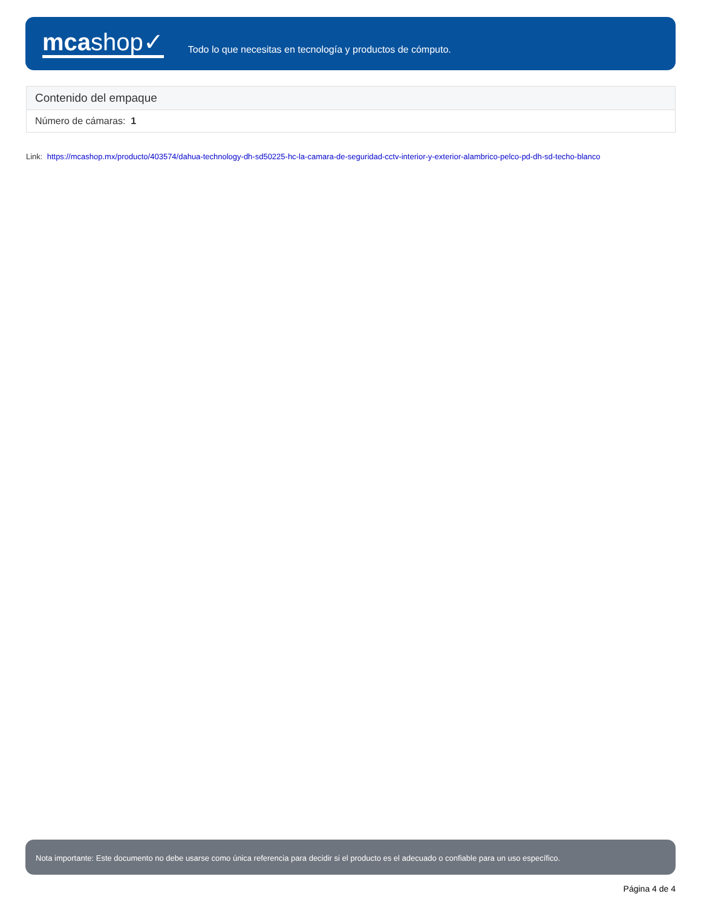mcashop✓
Todo lo que necesitas en tecnología y productos de cómputo.
| Contenido del empaque |
| --- |
| Número de cámaras: 1 |
Link: https://mcashop.mx/producto/403574/dahua-technology-dh-sd50225-hc-la-camara-de-seguridad-cctv-interior-y-exterior-alambrico-pelco-pd-dh-sd-techo-blanco
Nota importante: Este documento no debe usarse como única referencia para decidir si el producto es el adecuado o confiable para un uso específico.
Página 4 de 4